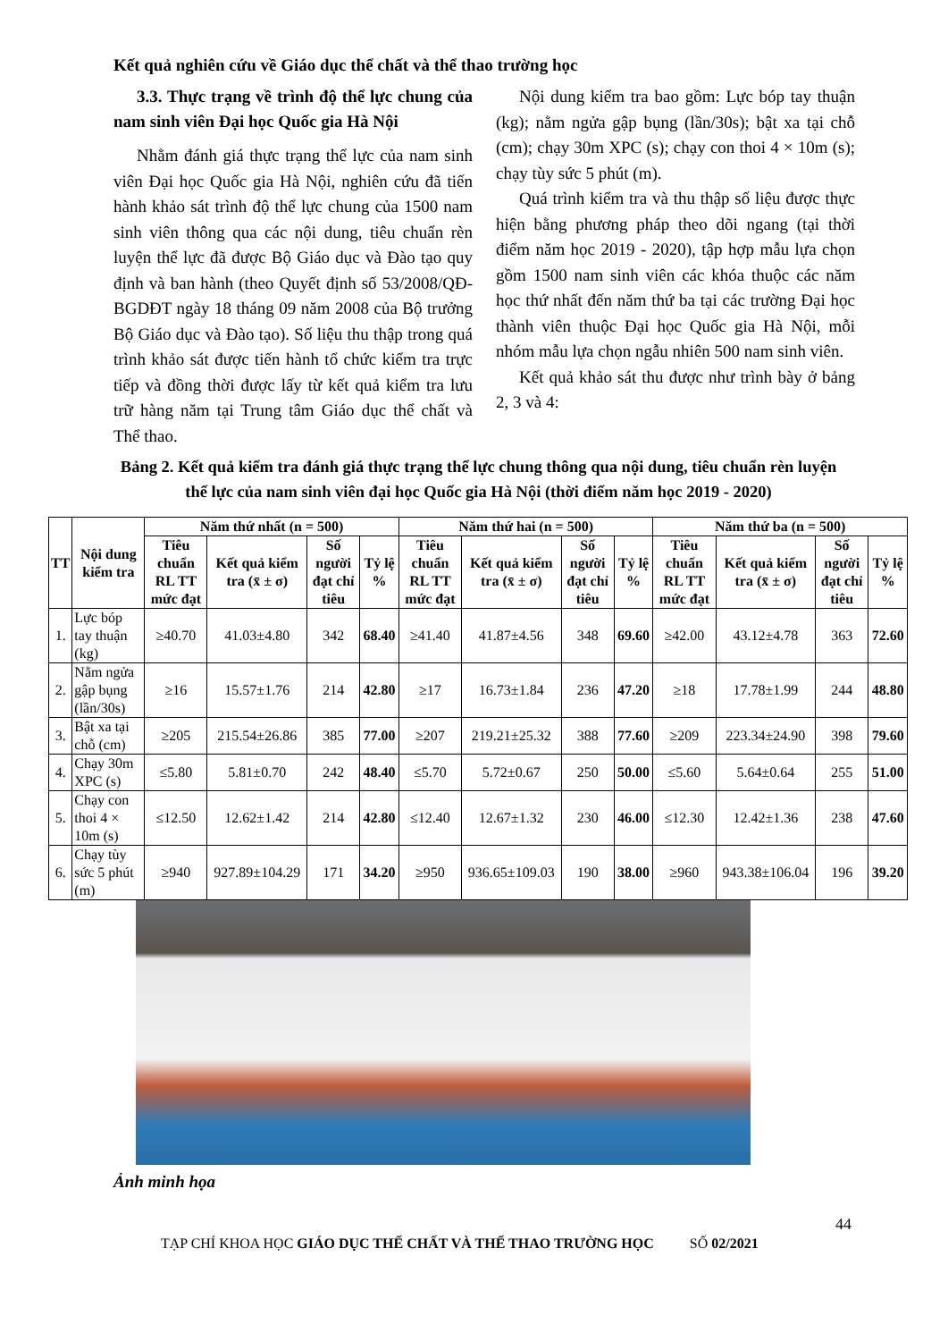Kết quả nghiên cứu về Giáo dục thể chất và thể thao trường học
3.3. Thực trạng về trình độ thể lực chung của nam sinh viên Đại học Quốc gia Hà Nội
Nhằm đánh giá thực trạng thể lực của nam sinh viên Đại học Quốc gia Hà Nội, nghiên cứu đã tiến hành khảo sát trình độ thể lực chung của 1500 nam sinh viên thông qua các nội dung, tiêu chuẩn rèn luyện thể lực đã được Bộ Giáo dục và Đào tạo quy định và ban hành (theo Quyết định số 53/2008/QĐ-BGDĐT ngày 18 tháng 09 năm 2008 của Bộ trưởng Bộ Giáo dục và Đào tạo). Số liệu thu thập trong quá trình khảo sát được tiến hành tổ chức kiểm tra trực tiếp và đồng thời được lấy từ kết quả kiểm tra lưu trữ hàng năm tại Trung tâm Giáo dục thể chất và Thể thao.
Nội dung kiểm tra bao gồm: Lực bóp tay thuận (kg); nằm ngửa gập bụng (lần/30s); bật xa tại chỗ (cm); chạy 30m XPC (s); chạy con thoi 4 × 10m (s); chạy tùy sức 5 phút (m).
Quá trình kiểm tra và thu thập số liệu được thực hiện bằng phương pháp theo dõi ngang (tại thời điểm năm học 2019 - 2020), tập hợp mẫu lựa chọn gồm 1500 nam sinh viên các khóa thuộc các năm học thứ nhất đến năm thứ ba tại các trường Đại học thành viên thuộc Đại học Quốc gia Hà Nội, mỗi nhóm mẫu lựa chọn ngẫu nhiên 500 nam sinh viên.
Kết quả khảo sát thu được như trình bày ở bảng 2, 3 và 4:
Bảng 2. Kết quả kiểm tra đánh giá thực trạng thể lực chung thông qua nội dung, tiêu chuẩn rèn luyện thể lực của nam sinh viên đại học Quốc gia Hà Nội (thời điểm năm học 2019 - 2020)
| TT | Nội dung kiểm tra | Năm thứ nhất (n = 500) | | | | Năm thứ hai (n = 500) | | | | Năm thứ ba (n = 500) | | | |
| --- | --- | --- | --- | --- | --- | --- | --- | --- | --- | --- | --- | --- | --- |
| | | Tiêu chuẩn RL TT mức đạt | Kết quả kiểm tra (x̄ ± σ) | Số người đạt chỉ tiêu | Tỷ lệ % | Tiêu chuẩn RL TT mức đạt | Kết quả kiểm tra (x̄ ± σ) | Số người đạt chỉ tiêu | Tỷ lệ % | Tiêu chuẩn RL TT mức đạt | Kết quả kiểm tra (x̄ ± σ) | Số người đạt chỉ tiêu | Tỷ lệ % |
| 1. | Lực bóp tay thuận (kg) | ≥40.70 | 41.03±4.80 | 342 | 68.40 | ≥41.40 | 41.87±4.56 | 348 | 69.60 | ≥42.00 | 43.12±4.78 | 363 | 72.60 |
| 2. | Nằm ngửa gập bụng (lần/30s) | ≥16 | 15.57±1.76 | 214 | 42.80 | ≥17 | 16.73±1.84 | 236 | 47.20 | ≥18 | 17.78±1.99 | 244 | 48.80 |
| 3. | Bật xa tại chỗ (cm) | ≥205 | 215.54±26.86 | 385 | 77.00 | ≥207 | 219.21±25.32 | 388 | 77.60 | ≥209 | 223.34±24.90 | 398 | 79.60 |
| 4. | Chạy 30m XPC (s) | ≤5.80 | 5.81±0.70 | 242 | 48.40 | ≤5.70 | 5.72±0.67 | 250 | 50.00 | ≤5.60 | 5.64±0.64 | 255 | 51.00 |
| 5. | Chạy con thoi 4 × 10m (s) | ≤12.50 | 12.62±1.42 | 214 | 42.80 | ≤12.40 | 12.67±1.32 | 230 | 46.00 | ≤12.30 | 12.42±1.36 | 238 | 47.60 |
| 6. | Chạy tùy sức 5 phút (m) | ≥940 | 927.89±104.29 | 171 | 34.20 | ≥950 | 936.65±109.03 | 190 | 38.00 | ≥960 | 943.38±106.04 | 196 | 39.20 |
Ảnh minh họa
44
TẠP CHÍ KHOA HỌC GIÁO DỤC THỂ CHẤT VÀ THỂ THAO TRƯỜNG HỌC SỐ 02/2021